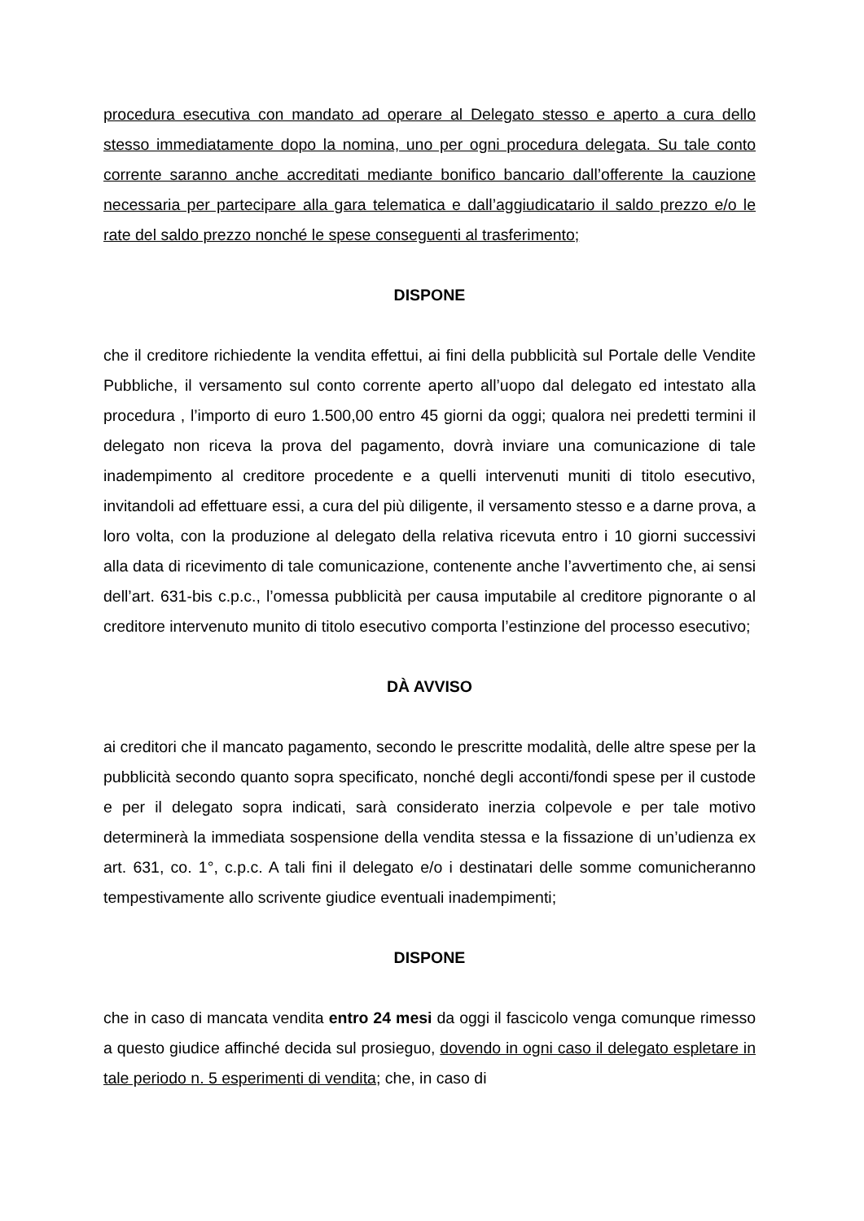procedura esecutiva con mandato ad operare al Delegato stesso e aperto a cura dello stesso immediatamente dopo la nomina, uno per ogni procedura delegata. Su tale conto corrente saranno anche accreditati mediante bonifico bancario dall’offerente la cauzione necessaria per partecipare alla gara telematica e dall’aggiudicatario il saldo prezzo e/o le rate del saldo prezzo nonché le spese conseguenti al trasferimento;
DISPONE
che il creditore richiedente la vendita effettui, ai fini della pubblicità sul Portale delle Vendite Pubbliche, il versamento sul conto corrente aperto all’uopo dal delegato ed intestato alla procedura , l’importo di euro 1.500,00 entro 45 giorni da oggi; qualora nei predetti termini il delegato non riceva la prova del pagamento, dovrà inviare una comunicazione di tale inadempimento al creditore procedente e a quelli intervenuti muniti di titolo esecutivo, invitandoli ad effettuare essi, a cura del più diligente, il versamento stesso e a darne prova, a loro volta, con la produzione al delegato della relativa ricevuta entro i 10 giorni successivi alla data di ricevimento di tale comunicazione, contenente anche l’avvertimento che, ai sensi dell’art. 631-bis c.p.c., l’omessa pubblicità per causa imputabile al creditore pignorante o al creditore intervenuto munito di titolo esecutivo comporta l’estinzione del processo esecutivo;
DÀ AVVISO
ai creditori che il mancato pagamento, secondo le prescritte modalità, delle altre spese per la pubblicità secondo quanto sopra specificato, nonché degli acconti/fondi spese per il custode e per il delegato sopra indicati, sarà considerato inerzia colpevole e per tale motivo determinerà la immediata sospensione della vendita stessa e la fissazione di un’udienza ex art. 631, co. 1°, c.p.c. A tali fini il delegato e/o i destinatari delle somme comunicheranno tempestivamente allo scrivente giudice eventuali inadempimenti;
DISPONE
che in caso di mancata vendita entro 24 mesi da oggi il fascicolo venga comunque rimesso a questo giudice affinché decida sul prosieguo, dovendo in ogni caso il delegato espletare in tale periodo n. 5 esperimenti di vendita; che, in caso di